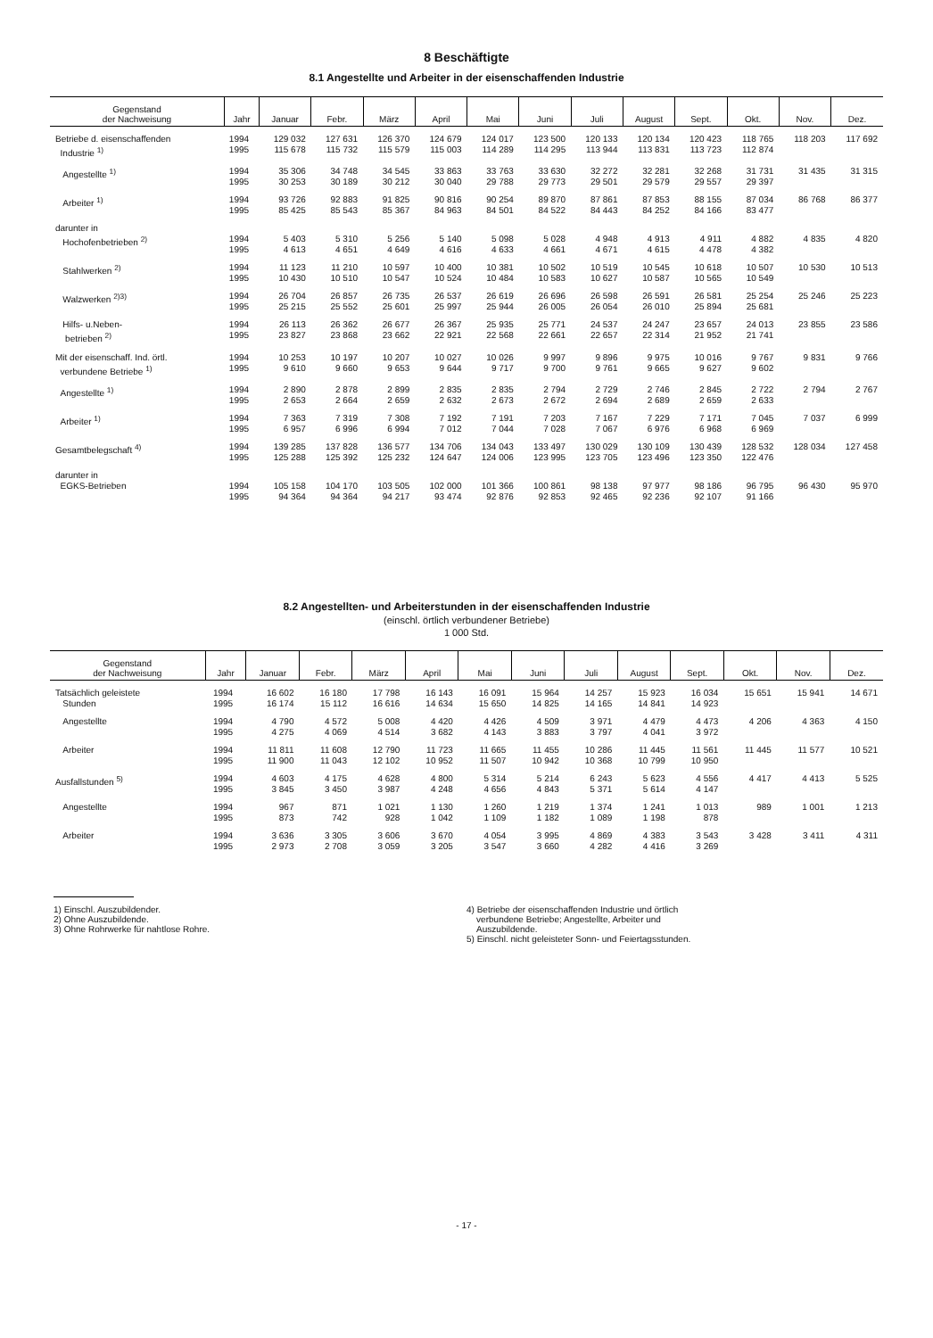8 Beschäftigte
8.1 Angestellte und Arbeiter in der eisenschaffenden Industrie
| Gegenstand der Nachweisung | Jahr | Januar | Febr. | März | April | Mai | Juni | Juli | August | Sept. | Okt. | Nov. | Dez. |
| --- | --- | --- | --- | --- | --- | --- | --- | --- | --- | --- | --- | --- | --- |
| Betriebe d. eisenschaffenden Industrie <sup>1)</sup> | 1994 1995 | 129 032 115 678 | 127 631 115 732 | 126 370 115 579 | 124 679 115 003 | 124 017 114 289 | 123 500 114 295 | 120 133 113 944 | 120 134 113 831 | 120 423 113 723 | 118 765 112 874 | 118 203 | 117 692 |
| Angestellte <sup>1)</sup> | 1994 1995 | 35 306 30 253 | 34 748 30 189 | 34 545 30 212 | 33 863 30 040 | 33 763 29 788 | 33 630 29 773 | 32 272 29 501 | 32 281 29 579 | 32 268 29 557 | 31 731 29 397 | 31 435 | 31 315 |
| Arbeiter <sup>1)</sup> | 1994 1995 | 93 726 85 425 | 92 883 85 543 | 91 825 85 367 | 90 816 84 963 | 90 254 84 501 | 89 870 84 522 | 87 861 84 443 | 87 853 84 252 | 88 155 84 166 | 87 034 83 477 | 86 768 | 86 377 |
| darunter in Hochofenbetrieben <sup>2)</sup> | 1994 1995 | 5 403 4 613 | 5 310 4 651 | 5 256 4 649 | 5 140 4 616 | 5 098 4 633 | 5 028 4 661 | 4 948 4 671 | 4 913 4 615 | 4 911 4 478 | 4 882 4 382 | 4 835 | 4 820 |
| Stahlwerken <sup>2)</sup> | 1994 1995 | 11 123 10 430 | 11 210 10 510 | 10 597 10 547 | 10 400 10 524 | 10 381 10 484 | 10 502 10 583 | 10 519 10 627 | 10 545 10 587 | 10 618 10 565 | 10 507 10 549 | 10 530 | 10 513 |
| Walzwerken <sup>2)3)</sup> | 1994 1995 | 26 704 25 215 | 26 857 25 552 | 26 735 25 601 | 26 537 25 997 | 26 619 25 944 | 26 696 26 005 | 26 598 26 054 | 26 591 26 010 | 26 581 25 894 | 25 254 25 681 | 25 246 | 25 223 |
| Hilfs- u.Neben- betrieben <sup>2)</sup> | 1994 1995 | 26 113 23 827 | 26 362 23 868 | 26 677 23 662 | 26 367 22 921 | 25 935 22 568 | 25 771 22 661 | 24 537 22 657 | 24 247 22 314 | 23 657 21 952 | 24 013 21 741 | 23 855 | 23 586 |
| Mit der eisenschaff. Ind. örtl. verbundene Betriebe <sup>1)</sup> | 1994 1995 | 10 253 9 610 | 10 197 9 660 | 10 207 9 653 | 10 027 9 644 | 10 026 9 717 | 9 997 9 700 | 9 896 9 761 | 9 975 9 665 | 10 016 9 627 | 9 767 9 602 | 9 831 | 9 766 |
| Angestellte <sup>1)</sup> | 1994 1995 | 2 890 2 653 | 2 878 2 664 | 2 899 2 659 | 2 835 2 632 | 2 835 2 673 | 2 794 2 672 | 2 729 2 694 | 2 746 2 689 | 2 845 2 659 | 2 722 2 633 | 2 794 | 2 767 |
| Arbeiter <sup>1)</sup> | 1994 1995 | 7 363 6 957 | 7 319 6 996 | 7 308 6 994 | 7 192 7 012 | 7 191 7 044 | 7 203 7 028 | 7 167 7 067 | 7 229 6 976 | 7 171 6 968 | 7 045 6 969 | 7 037 | 6 999 |
| Gesamtbelegschaft <sup>4)</sup> | 1994 1995 | 139 285 125 288 | 137 828 125 392 | 136 577 125 232 | 134 706 124 647 | 134 043 124 006 | 133 497 123 995 | 130 029 123 705 | 130 109 123 496 | 130 439 123 350 | 128 532 122 476 | 128 034 | 127 458 |
| darunter in EGKS-Betrieben | 1994 1995 | 105 158 94 364 | 104 170 94 364 | 103 505 94 217 | 102 000 93 474 | 101 366 92 876 | 100 861 92 853 | 98 138 92 465 | 97 977 92 236 | 98 186 92 107 | 96 795 91 166 | 96 430 | 95 970 |
8.2 Angestellten- und Arbeiterstunden in der eisenschaffenden Industrie
(einschl. örtlich verbundener Betriebe)
1 000 Std.
| Gegenstand der Nachweisung | Jahr | Januar | Febr. | März | April | Mai | Juni | Juli | August | Sept. | Okt. | Nov. | Dez. |
| --- | --- | --- | --- | --- | --- | --- | --- | --- | --- | --- | --- | --- | --- |
| Tatsächlich geleistete Stunden | 1994 1995 | 16 602 16 174 | 16 180 15 112 | 17 798 16 616 | 16 143 14 634 | 16 091 15 650 | 15 964 14 825 | 14 257 14 165 | 15 923 14 841 | 16 034 14 923 | 15 651 | 15 941 | 14 671 |
| Angestellte | 1994 1995 | 4 790 4 275 | 4 572 4 069 | 5 008 4 514 | 4 420 3 682 | 4 426 4 143 | 4 509 3 883 | 3 971 3 797 | 4 479 4 041 | 4 473 3 972 | 4 206 | 4 363 | 4 150 |
| Arbeiter | 1994 1995 | 11 811 11 900 | 11 608 11 043 | 12 790 12 102 | 11 723 10 952 | 11 665 11 507 | 11 455 10 942 | 10 286 10 368 | 11 445 10 799 | 11 561 10 950 | 11 445 | 11 577 | 10 521 |
| Ausfallstunden <sup>5)</sup> | 1994 1995 | 4 603 3 845 | 4 175 3 450 | 4 628 3 987 | 4 800 4 248 | 5 314 4 656 | 5 214 4 843 | 6 243 5 371 | 5 623 5 614 | 4 556 4 147 | 4 417 | 4 413 | 5 525 |
| Angestellte | 1994 1995 | 967 873 | 871 742 | 1 021 928 | 1 130 1 042 | 1 260 1 109 | 1 219 1 182 | 1 374 1 089 | 1 241 1 198 | 1 013 878 | 989 | 1 001 | 1 213 |
| Arbeiter | 1994 1995 | 3 636 2 973 | 3 305 2 708 | 3 606 3 059 | 3 670 3 205 | 4 054 3 547 | 3 995 3 660 | 4 869 4 282 | 4 383 4 416 | 3 543 3 269 | 3 428 | 3 411 | 4 311 |
1) Einschl. Auszubildender.
2) Ohne Auszubildende.
3) Ohne Rohrwerke für nahtlose Rohre.
4) Betriebe der eisenschaffenden Industrie und örtlich
verbundene Betriebe; Angestellte, Arbeiter und
Auszubildende.
5) Einschl. nicht geleisteter Sonn- und Feiertagsstunden.
- 17 -